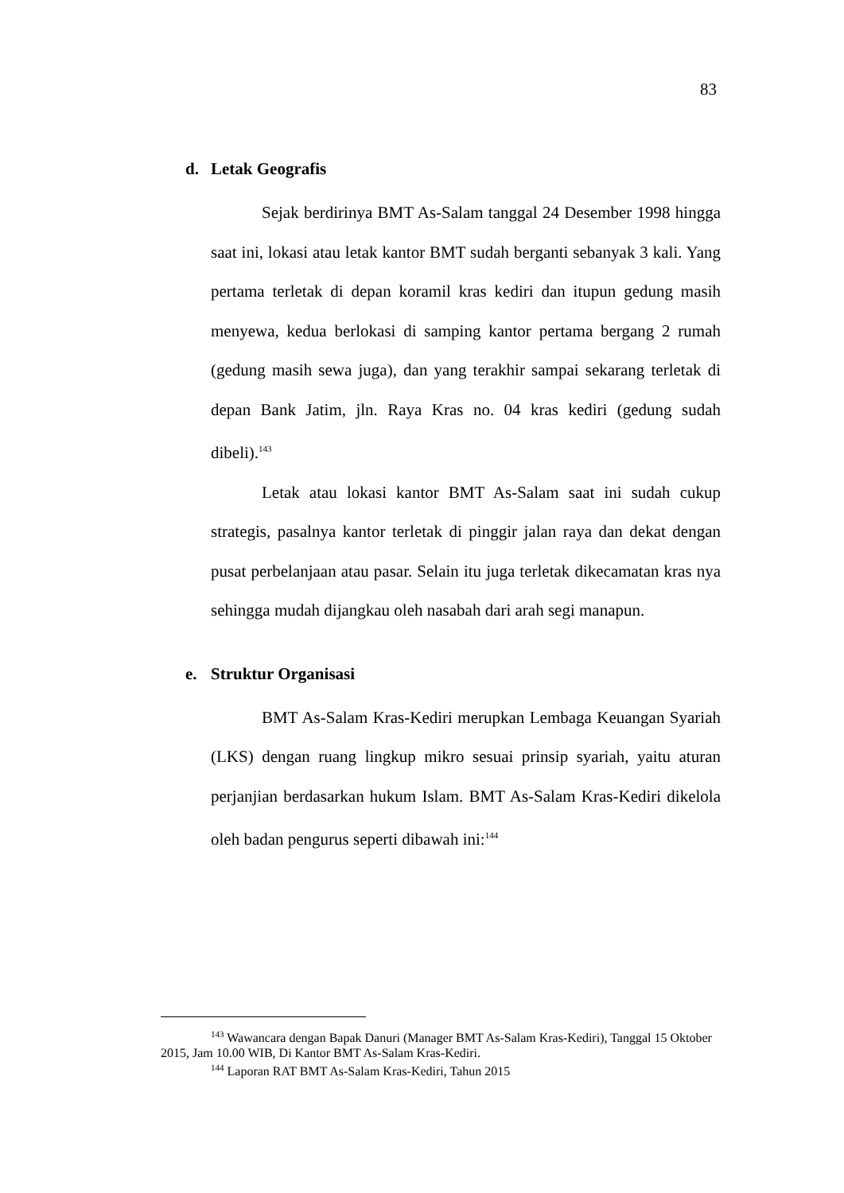83
d. Letak Geografis
Sejak berdirinya BMT As-Salam tanggal 24 Desember 1998 hingga saat ini, lokasi atau letak kantor BMT sudah berganti sebanyak 3 kali. Yang pertama terletak di depan koramil kras kediri dan itupun gedung masih menyewa, kedua berlokasi di samping kantor pertama bergang 2 rumah (gedung masih sewa juga), dan yang terakhir sampai sekarang terletak di depan Bank Jatim, jln. Raya Kras no. 04 kras kediri (gedung sudah dibeli).<sup>143</sup>
Letak atau lokasi kantor BMT As-Salam saat ini sudah cukup strategis, pasalnya kantor terletak di pinggir jalan raya dan dekat dengan pusat perbelanjaan atau pasar. Selain itu juga terletak dikecamatan kras nya sehingga mudah dijangkau oleh nasabah dari arah segi manapun.
e. Struktur Organisasi
BMT As-Salam Kras-Kediri merupkan Lembaga Keuangan Syariah (LKS) dengan ruang lingkup mikro sesuai prinsip syariah, yaitu aturan perjanjian berdasarkan hukum Islam. BMT As-Salam Kras-Kediri dikelola oleh badan pengurus seperti dibawah ini:<sup>144</sup>
<sup>143</sup> Wawancara dengan Bapak Danuri (Manager BMT As-Salam Kras-Kediri), Tanggal 15 Oktober 2015, Jam 10.00 WIB, Di Kantor BMT As-Salam Kras-Kediri.
<sup>144</sup> Laporan RAT BMT As-Salam Kras-Kediri, Tahun 2015